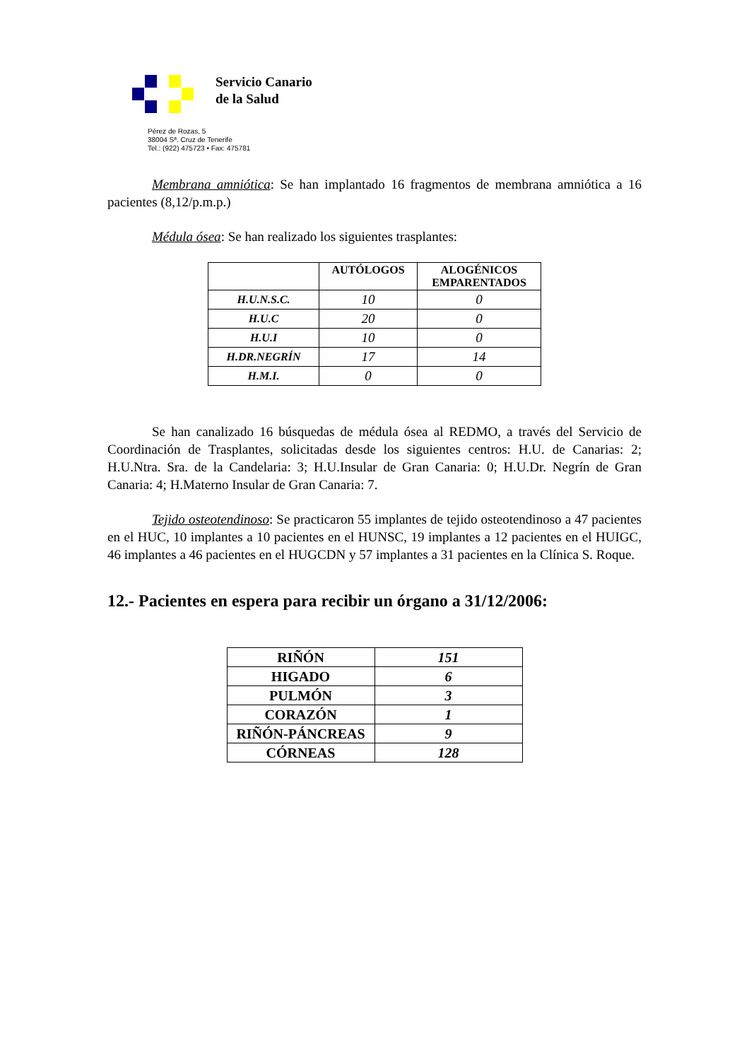Servicio Canario
de la Salud
Pérez de Rozas, 5
38004 Sª. Cruz de Tenerife
Tel.: (922) 475723 • Fax: 475781
Membrana amniótica: Se han implantado 16 fragmentos de membrana amniótica a 16 pacientes (8,12/p.m.p.)
Médula ósea: Se han realizado los siguientes trasplantes:
| | AUTÓLOGOS | ALOGÉNICOS EMPARENTADOS |
| --- | --- | --- |
| H.U.N.S.C. | 10 | 0 |
| H.U.C | 20 | 0 |
| H.U.I | 10 | 0 |
| H.DR.NEGRÍN | 17 | 14 |
| H.M.I. | 0 | 0 |
Se han canalizado 16 búsquedas de médula ósea al REDMO, a través del Servicio de Coordinación de Trasplantes, solicitadas desde los siguientes centros: H.U. de Canarias: 2; H.U.Ntra. Sra. de la Candelaria: 3; H.U.Insular de Gran Canaria: 0; H.U.Dr. Negrín de Gran Canaria: 4; H.Materno Insular de Gran Canaria: 7.
Tejido osteotendinoso: Se practicaron 55 implantes de tejido osteotendinoso a 47 pacientes en el HUC, 10 implantes a 10 pacientes en el HUNSC, 19 implantes a 12 pacientes en el HUIGC, 46 implantes a 46 pacientes en el HUGCDN y 57 implantes a 31 pacientes en la Clínica S. Roque.
12.- Pacientes en espera para recibir un órgano a 31/12/2006:
| RIÑÓN | 151 |
| HIGADO | 6 |
| PULMÓN | 3 |
| CORAZÓN | 1 |
| RIÑÓN-PÁNCREAS | 9 |
| CÓRNEAS | 128 |